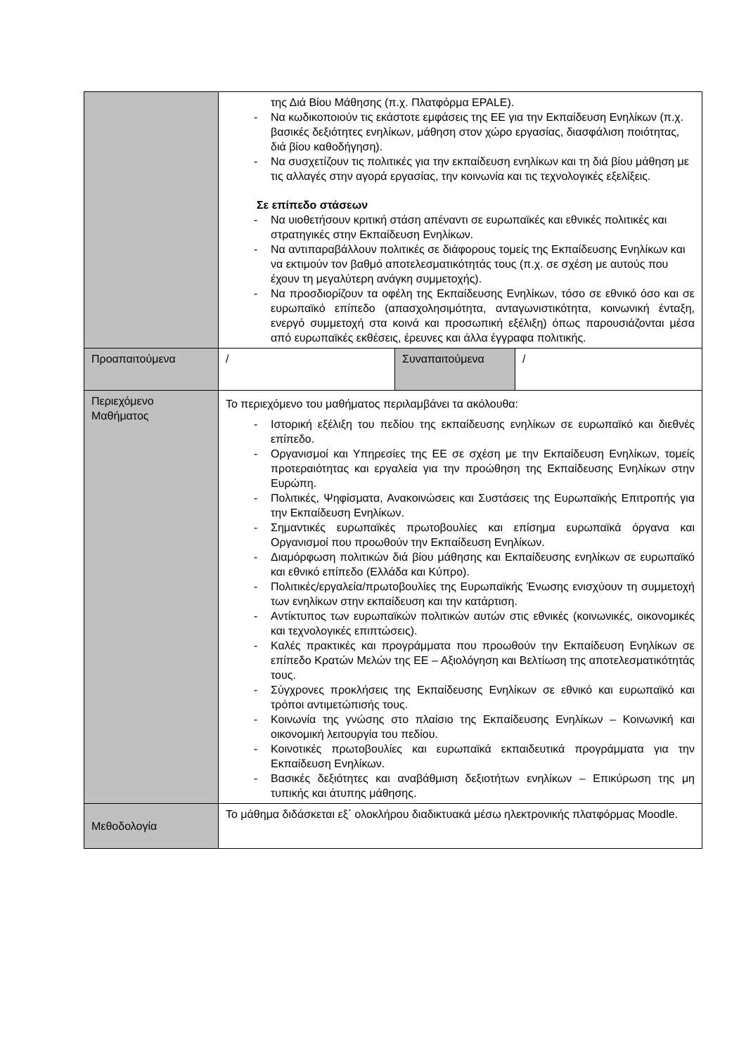| | της Διά Βίου Μάθησης (π.χ. Πλατφόρμα EPALE). - Να κωδικοποιούν τις εκάστοτε εμφάσεις της ΕΕ για την Εκπαίδευση Ενηλίκων (π.χ. βασικές δεξιότητες ενηλίκων, μάθηση στον χώρο εργασίας, διασφάλιση ποιότητας, διά βίου καθοδήγηση). - Να συσχετίζουν τις πολιτικές για την εκπαίδευση ενηλίκων και τη διά βίου μάθηση με τις αλλαγές στην αγορά εργασίας, την κοινωνία και τις τεχνολογικές εξελίξεις. Σε επίπεδο στάσεων - Να υιοθετήσουν κριτική στάση απέναντι σε ευρωπαϊκές και εθνικές πολιτικές και στρατηγικές στην Εκπαίδευση Ενηλίκων. - Να αντιπαραβάλλουν πολιτικές σε διάφορους τομείς της Εκπαίδευσης Ενηλίκων και να εκτιμούν τον βαθμό αποτελεσματικότητάς τους (π.χ. σε σχέση με αυτούς που έχουν τη μεγαλύτερη ανάγκη συμμετοχής). - Να προσδιορίζουν τα οφέλη της Εκπαίδευσης Ενηλίκων, τόσο σε εθνικό όσο και σε ευρωπαϊκό επίπεδο (απασχολησιμότητα, ανταγωνιστικότητα, κοινωνική ένταξη, ενεργό συμμετοχή στα κοινά και προσωπική εξέλιξη) όπως παρουσιάζονται μέσα από ευρωπαϊκές εκθέσεις, έρευνες και άλλα έγγραφα πολιτικής. | | |
| Προαπαιτούμενα | / | Συναπαιτούμενα | / |
| Περιεχόμενο Μαθήματος | Το περιεχόμενο του μαθήματος περιλαμβάνει τα ακόλουθα: - Ιστορική εξέλιξη του πεδίου της εκπαίδευσης ενηλίκων σε ευρωπαϊκό και διεθνές επίπεδο. - Οργανισμοί και Υπηρεσίες της ΕΕ σε σχέση με την Εκπαίδευση Ενηλίκων, τομείς προτεραιότητας και εργαλεία για την προώθηση της Εκπαίδευσης Ενηλίκων στην Ευρώπη. - Πολιτικές, Ψηφίσματα, Ανακοινώσεις και Συστάσεις της Ευρωπαϊκής Επιτροπής για την Εκπαίδευση Ενηλίκων. - Σημαντικές ευρωπαϊκές πρωτοβουλίες και επίσημα ευρωπαϊκά όργανα και Οργανισμοί που προωθούν την Εκπαίδευση Ενηλίκων. - Διαμόρφωση πολιτικών διά βίου μάθησης και Εκπαίδευσης ενηλίκων σε ευρωπαϊκό και εθνικό επίπεδο (Ελλάδα και Κύπρο). - Πολιτικές/εργαλεία/πρωτοβουλίες της Ευρωπαϊκής Ένωσης ενισχύουν τη συμμετοχή των ενηλίκων στην εκπαίδευση και την κατάρτιση. - Αντίκτυπος των ευρωπαϊκών πολιτικών αυτών στις εθνικές (κοινωνικές, οικονομικές και τεχνολογικές επιπτώσεις). - Καλές πρακτικές και προγράμματα που προωθούν την Εκπαίδευση Ενηλίκων σε επίπεδο Κρατών Μελών της ΕΕ – Αξιολόγηση και Βελτίωση της αποτελεσματικότητάς τους. - Σύγχρονες προκλήσεις της Εκπαίδευσης Ενηλίκων σε εθνικό και ευρωπαϊκό και τρόποι αντιμετώπισής τους. - Κοινωνία της γνώσης στο πλαίσιο της Εκπαίδευσης Ενηλίκων – Κοινωνική και οικονομική λειτουργία του πεδίου. - Κοινοτικές πρωτοβουλίες και ευρωπαϊκά εκπαιδευτικά προγράμματα για την Εκπαίδευση Ενηλίκων. - Βασικές δεξιότητες και αναβάθμιση δεξιοτήτων ενηλίκων – Επικύρωση της μη τυπικής και άτυπης μάθησης. | | |
| Μεθοδολογία | Το μάθημα διδάσκεται εξ΄ ολοκλήρου διαδικτυακά μέσω ηλεκτρονικής πλατφόρμας Moodle. | | |